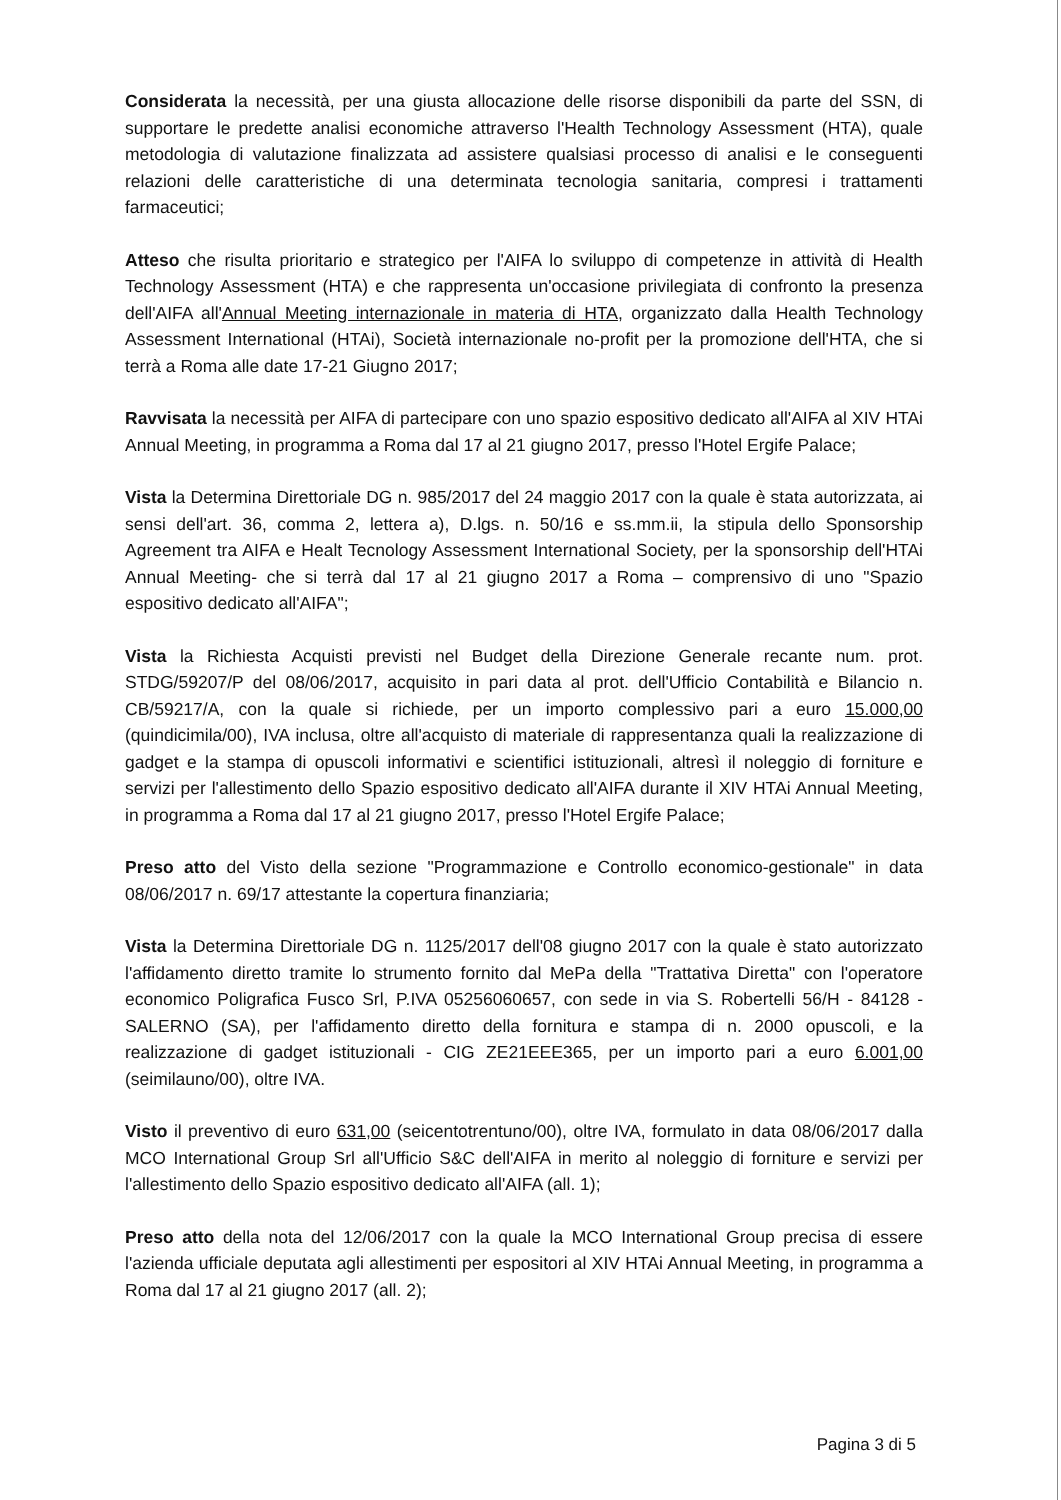Considerata la necessità, per una giusta allocazione delle risorse disponibili da parte del SSN, di supportare le predette analisi economiche attraverso l'Health Technology Assessment (HTA), quale metodologia di valutazione finalizzata ad assistere qualsiasi processo di analisi e le conseguenti relazioni delle caratteristiche di una determinata tecnologia sanitaria, compresi i trattamenti farmaceutici;
Atteso che risulta prioritario e strategico per l'AIFA lo sviluppo di competenze in attività di Health Technology Assessment (HTA) e che rappresenta un'occasione privilegiata di confronto la presenza dell'AIFA all'Annual Meeting internazionale in materia di HTA, organizzato dalla Health Technology Assessment International (HTAi), Società internazionale no-profit per la promozione dell'HTA, che si terrà a Roma alle date 17-21 Giugno 2017;
Ravvisata la necessità per AIFA di partecipare con uno spazio espositivo dedicato all'AIFA al XIV HTAi Annual Meeting, in programma a Roma dal 17 al 21 giugno 2017, presso l'Hotel Ergife Palace;
Vista la Determina Direttoriale DG n. 985/2017 del 24 maggio 2017 con la quale è stata autorizzata, ai sensi dell'art. 36, comma 2, lettera a), D.lgs. n. 50/16 e ss.mm.ii, la stipula dello Sponsorship Agreement tra AIFA e Healt Tecnology Assessment International Society, per la sponsorship dell'HTAi Annual Meeting- che si terrà dal 17 al 21 giugno 2017 a Roma – comprensivo di uno "Spazio espositivo dedicato all'AIFA";
Vista la Richiesta Acquisti previsti nel Budget della Direzione Generale recante num. prot. STDG/59207/P del 08/06/2017, acquisito in pari data al prot. dell'Ufficio Contabilità e Bilancio n. CB/59217/A, con la quale si richiede, per un importo complessivo pari a euro 15.000,00 (quindicimila/00), IVA inclusa, oltre all'acquisto di materiale di rappresentanza quali la realizzazione di gadget e la stampa di opuscoli informativi e scientifici istituzionali, altresì il noleggio di forniture e servizi per l'allestimento dello Spazio espositivo dedicato all'AIFA durante il XIV HTAi Annual Meeting, in programma a Roma dal 17 al 21 giugno 2017, presso l'Hotel Ergife Palace;
Preso atto del Visto della sezione "Programmazione e Controllo economico-gestionale" in data 08/06/2017 n. 69/17 attestante la copertura finanziaria;
Vista la Determina Direttoriale DG n. 1125/2017 dell'08 giugno 2017 con la quale è stato autorizzato l'affidamento diretto tramite lo strumento fornito dal MePa della "Trattativa Diretta" con l'operatore economico Poligrafica Fusco Srl, P.IVA 05256060657, con sede in via S. Robertelli 56/H - 84128 - SALERNO (SA), per l'affidamento diretto della fornitura e stampa di n. 2000 opuscoli, e la realizzazione di gadget istituzionali - CIG ZE21EEE365, per un importo pari a euro 6.001,00 (seimilauno/00), oltre IVA.
Visto il preventivo di euro 631,00 (seicentotrentuno/00), oltre IVA, formulato in data 08/06/2017 dalla MCO International Group Srl all'Ufficio S&C dell'AIFA in merito al noleggio di forniture e servizi per l'allestimento dello Spazio espositivo dedicato all'AIFA (all. 1);
Preso atto della nota del 12/06/2017 con la quale la MCO International Group precisa di essere l'azienda ufficiale deputata agli allestimenti per espositori al XIV HTAi Annual Meeting, in programma a Roma dal 17 al 21 giugno 2017 (all. 2);
Pagina 3 di 5